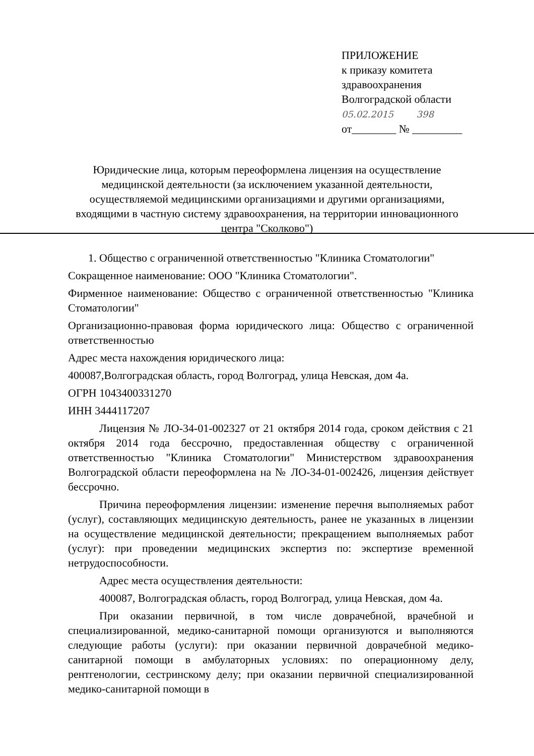ПРИЛОЖЕНИЕ
к приказу комитета
здравоохранения
Волгоградской области
05.02.2015 398
от________ № _________
Юридические лица, которым переоформлена лицензия на осуществление медицинской деятельности (за исключением указанной деятельности, осуществляемой медицинскими организациями и другими организациями, входящими в частную систему здравоохранения, на территории инновационного центра "Сколково")
1. Общество с ограниченной ответственностью "Клиника Стоматологии"
Сокращенное наименование: ООО "Клиника Стоматологии".
Фирменное наименование: Общество с ограниченной ответственностью "Клиника Стоматологии"
Организационно-правовая форма юридического лица: Общество с ограниченной ответственностью
Адрес места нахождения юридического лица:
400087,Волгоградская область, город Волгоград, улица Невская, дом 4а.
ОГРН 1043400331270
ИНН 3444117207
Лицензия № ЛО-34-01-002327 от 21 октября 2014 года, сроком действия с 21 октября 2014 года бессрочно, предоставленная обществу с ограниченной ответственностью "Клиника Стоматологии" Министерством здравоохранения Волгоградской области переоформлена на № ЛО-34-01-002426, лицензия действует бессрочно.
Причина переоформления лицензии: изменение перечня выполняемых работ (услуг), составляющих медицинскую деятельность, ранее не указанных в лицензии на осуществление медицинской деятельности; прекращением выполняемых работ (услуг): при проведении медицинских экспертиз по: экспертизе временной нетрудоспособности.
Адрес места осуществления деятельности:
400087, Волгоградская область, город Волгоград, улица Невская, дом 4а.
При оказании первичной, в том числе доврачебной, врачебной и специализированной, медико-санитарной помощи организуются и выполняются следующие работы (услуги): при оказании первичной доврачебной медико-санитарной помощи в амбулаторных условиях: по операционному делу, рентгенологии, сестринскому делу; при оказании первичной специализированной медико-санитарной помощи в